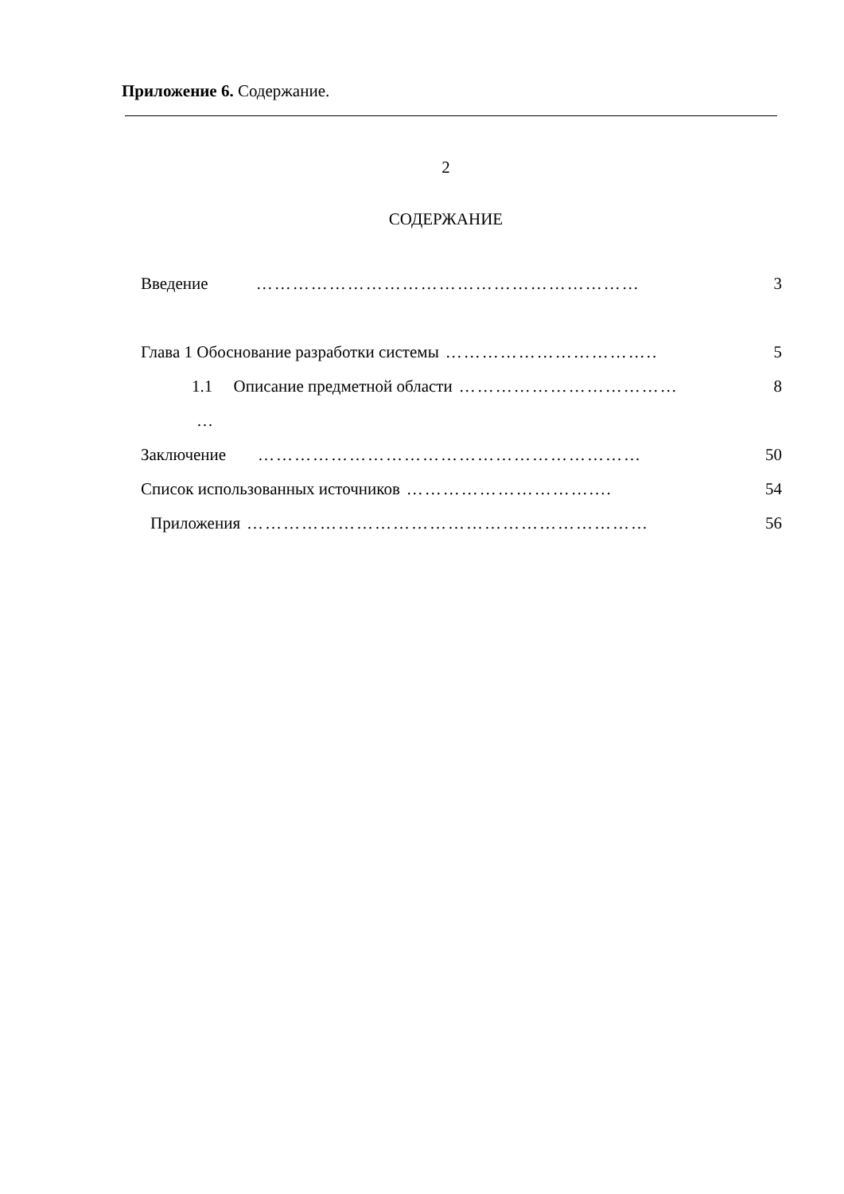Приложение 6. Содержание.
2
СОДЕРЖАНИЕ
Введение ……………………………………………………… 3
Глава 1 Обоснование разработки системы …………………………….. 5
1.1 Описание предметной области ……………………………… 8
…
Заключение ……………………………………………………… 50
Список использованных источников ………………………….... 54
Приложения ………………………………………………………… 56